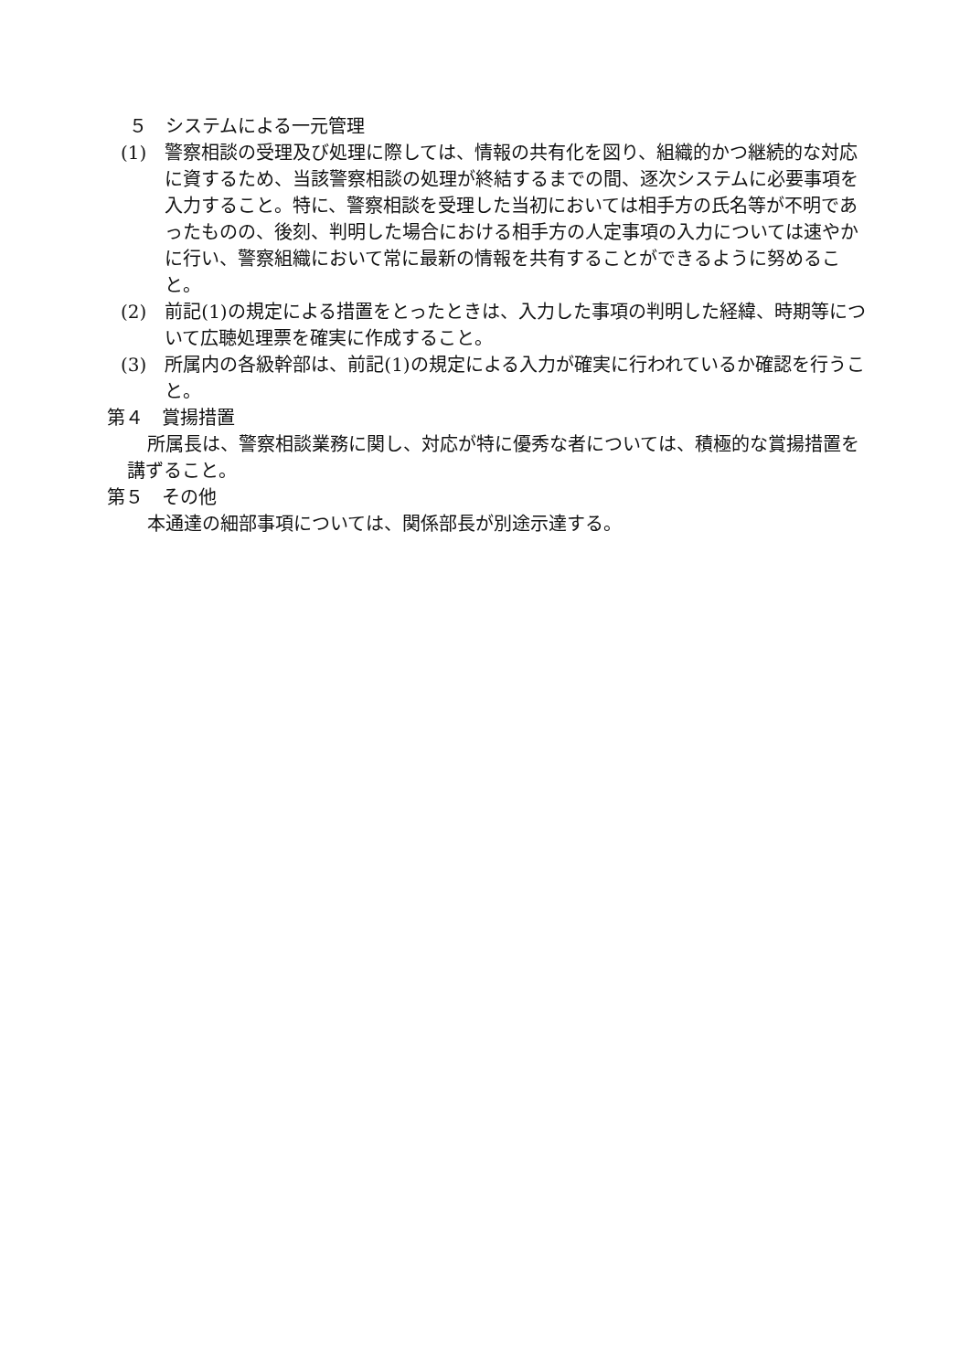５　システムによる一元管理
(1)　警察相談の受理及び処理に際しては、情報の共有化を図り、組織的かつ継続的な対応に資するため、当該警察相談の処理が終結するまでの間、逐次システムに必要事項を入力すること。特に、警察相談を受理した当初においては相手方の氏名等が不明であったものの、後刻、判明した場合における相手方の人定事項の入力については速やかに行い、警察組織において常に最新の情報を共有することができるように努めること。
(2)　前記(1)の規定による措置をとったときは、入力した事項の判明した経緯、時期等について広聴処理票を確実に作成すること。
(3)　所属内の各級幹部は、前記(1)の規定による入力が確実に行われているか確認を行うこと。
第４　賞揚措置
所属長は、警察相談業務に関し、対応が特に優秀な者については、積極的な賞揚措置を講ずること。
第５　その他
本通達の細部事項については、関係部長が別途示達する。